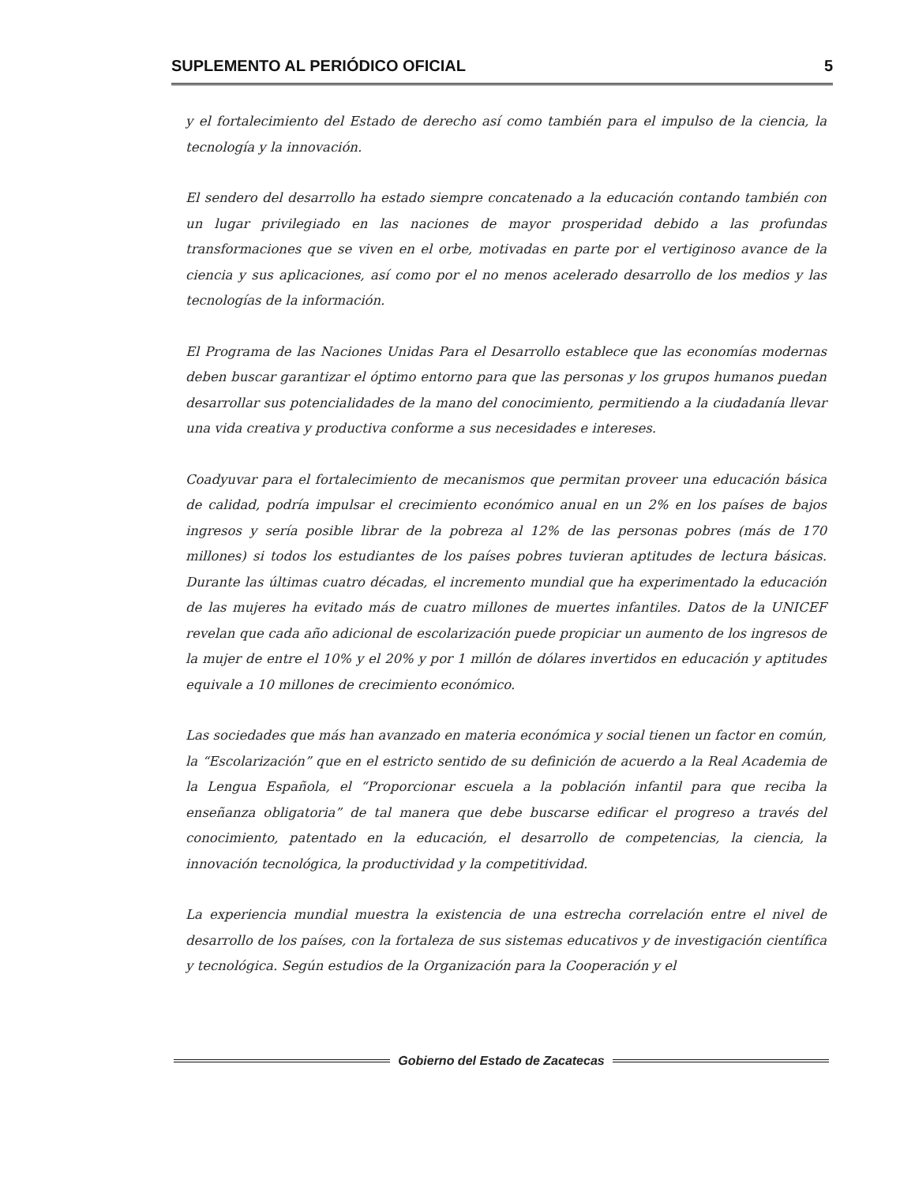SUPLEMENTO AL PERIÓDICO OFICIAL 5
y el fortalecimiento del Estado de derecho así como también para el impulso de la ciencia, la tecnología y la innovación.
El sendero del desarrollo ha estado siempre concatenado a la educación contando también con un lugar privilegiado en las naciones de mayor prosperidad debido a las profundas transformaciones que se viven en el orbe, motivadas en parte por el vertiginoso avance de la ciencia y sus aplicaciones, así como por el no menos acelerado desarrollo de los medios y las tecnologías de la información.
El Programa de las Naciones Unidas Para el Desarrollo establece que las economías modernas deben buscar garantizar el óptimo entorno para que las personas y los grupos humanos puedan desarrollar sus potencialidades de la mano del conocimiento, permitiendo a la ciudadanía llevar una vida creativa y productiva conforme a sus necesidades e intereses.
Coadyuvar para el fortalecimiento de mecanismos que permitan proveer una educación básica de calidad, podría impulsar el crecimiento económico anual en un 2% en los países de bajos ingresos y sería posible librar de la pobreza al 12% de las personas pobres (más de 170 millones) si todos los estudiantes de los países pobres tuvieran aptitudes de lectura básicas. Durante las últimas cuatro décadas, el incremento mundial que ha experimentado la educación de las mujeres ha evitado más de cuatro millones de muertes infantiles. Datos de la UNICEF revelan que cada año adicional de escolarización puede propiciar un aumento de los ingresos de la mujer de entre el 10% y el 20% y por 1 millón de dólares invertidos en educación y aptitudes equivale a 10 millones de crecimiento económico.
Las sociedades que más han avanzado en materia económica y social tienen un factor en común, la “Escolarización” que en el estricto sentido de su definición de acuerdo a la Real Academia de la Lengua Española, el “Proporcionar escuela a la población infantil para que reciba la enseñanza obligatoria” de tal manera que debe buscarse edificar el progreso a través del conocimiento, patentado en la educación, el desarrollo de competencias, la ciencia, la innovación tecnológica, la productividad y la competitividad.
La experiencia mundial muestra la existencia de una estrecha correlación entre el nivel de desarrollo de los países, con la fortaleza de sus sistemas educativos y de investigación científica y tecnológica. Según estudios de la Organización para la Cooperación y el
Gobierno del Estado de Zacatecas